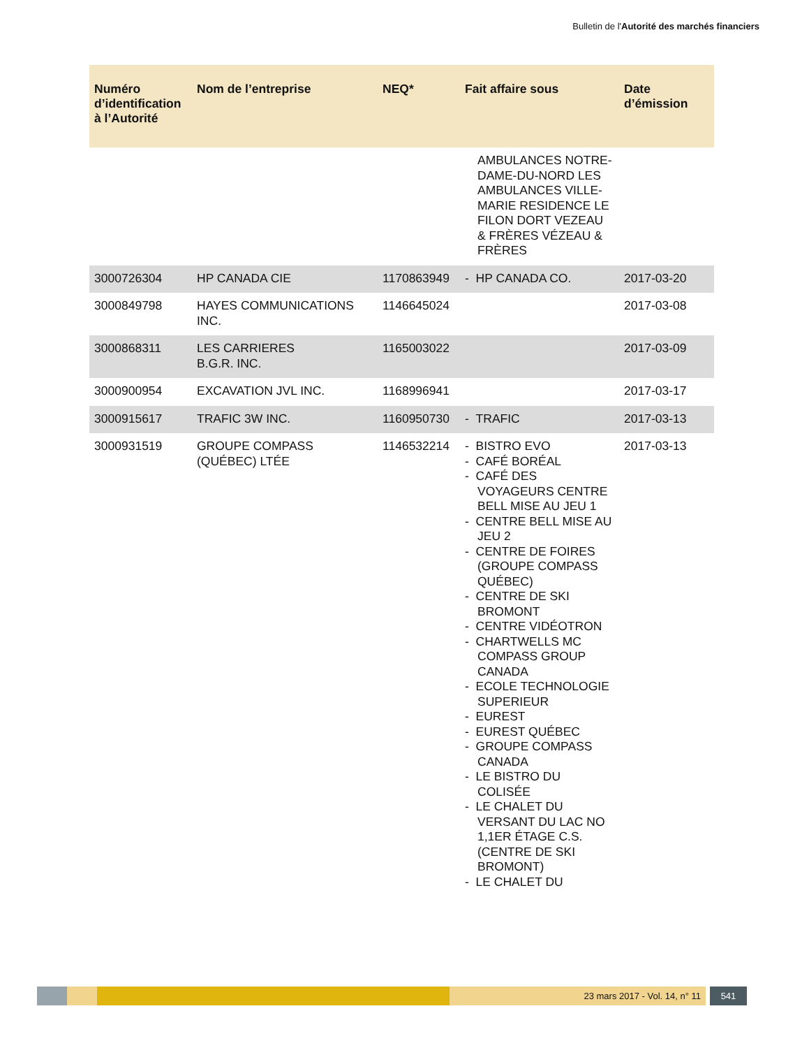Bulletin de l'Autorité des marchés financiers
| Numéro d’identification à l’Autorité | Nom de l’entreprise | NEQ* | Fait affaire sous | Date d’émission |
| --- | --- | --- | --- | --- |
| | | | AMBULANCES NOTRE-DAME-DU-NORD LES AMBULANCES VILLE-MARIE RESIDENCE LE FILON DORT VEZEAU & FRÈRES VÉZEAU & FRÈRES | |
| 3000726304 | HP CANADA CIE | 1170863949 | - HP CANADA CO. | 2017-03-20 |
| 3000849798 | HAYES COMMUNICATIONS INC. | 1146645024 | | 2017-03-08 |
| 3000868311 | LES CARRIERES B.G.R. INC. | 1165003022 | | 2017-03-09 |
| 3000900954 | EXCAVATION JVL INC. | 1168996941 | | 2017-03-17 |
| 3000915617 | TRAFIC 3W INC. | 1160950730 | - TRAFIC | 2017-03-13 |
| 3000931519 | GROUPE COMPASS (QUÉBEC) LTÉE | 1146532214 | - BISTRO EVO - CAFÉ BORÉAL - CAFÉ DES VOYAGEURS CENTRE BELL MISE AU JEU 1 - CENTRE BELL MISE AU JEU 2 - CENTRE DE FOIRES (GROUPE COMPASS QUÉBEC) - CENTRE DE SKI BROMONT - CENTRE VIDÉOTRON - CHARTWELLS MC COMPASS GROUP CANADA - ECOLE TECHNOLOGIE SUPERIEUR - EUREST - EUREST QUÉBEC - GROUPE COMPASS CANADA - LE BISTRO DU COLISÉE - LE CHALET DU VERSANT DU LAC NO 1,1ER ÉTAGE C.S.(CENTRE DE SKI BROMONT) - LE CHALET DU | 2017-03-13 |
23 mars 2017 - Vol. 14, n° 11 541